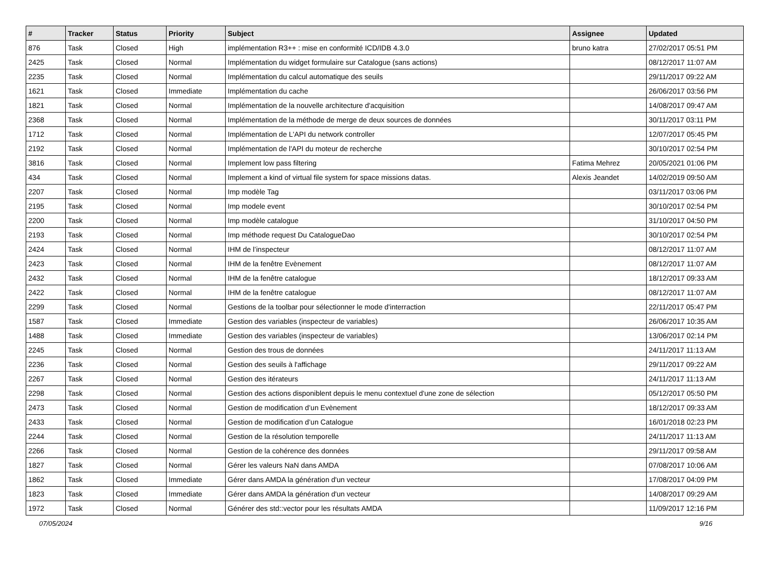| # | Tracker | Status | Priority | Subject | Assignee | Updated |
| --- | --- | --- | --- | --- | --- | --- |
| 876 | Task | Closed | High | implémentation R3++ : mise en conformité ICD/IDB 4.3.0 | bruno katra | 27/02/2017 05:51 PM |
| 2425 | Task | Closed | Normal | Implémentation du widget formulaire sur Catalogue (sans actions) | | 08/12/2017 11:07 AM |
| 2235 | Task | Closed | Normal | Implémentation du calcul automatique des seuils | | 29/11/2017 09:22 AM |
| 1621 | Task | Closed | Immediate | Implémentation du cache | | 26/06/2017 03:56 PM |
| 1821 | Task | Closed | Normal | Implémentation de la nouvelle architecture d'acquisition | | 14/08/2017 09:47 AM |
| 2368 | Task | Closed | Normal | Implémentation de la méthode de merge de deux sources de données | | 30/11/2017 03:11 PM |
| 1712 | Task | Closed | Normal | Implémentation de L'API du network controller | | 12/07/2017 05:45 PM |
| 2192 | Task | Closed | Normal | Implémentation de l'API du moteur de recherche | | 30/10/2017 02:54 PM |
| 3816 | Task | Closed | Normal | Implement low pass filtering | Fatima Mehrez | 20/05/2021 01:06 PM |
| 434 | Task | Closed | Normal | Implement a kind of virtual file system for space missions datas. | Alexis Jeandet | 14/02/2019 09:50 AM |
| 2207 | Task | Closed | Normal | Imp modèle Tag | | 03/11/2017 03:06 PM |
| 2195 | Task | Closed | Normal | Imp modele event | | 30/10/2017 02:54 PM |
| 2200 | Task | Closed | Normal | Imp modèle catalogue | | 31/10/2017 04:50 PM |
| 2193 | Task | Closed | Normal | Imp méthode request Du CatalogueDao | | 30/10/2017 02:54 PM |
| 2424 | Task | Closed | Normal | IHM de l’inspecteur | | 08/12/2017 11:07 AM |
| 2423 | Task | Closed | Normal | IHM de la fenêtre Evènement | | 08/12/2017 11:07 AM |
| 2432 | Task | Closed | Normal | IHM de la fenêtre catalogue | | 18/12/2017 09:33 AM |
| 2422 | Task | Closed | Normal | IHM de la fenêtre catalogue | | 08/12/2017 11:07 AM |
| 2299 | Task | Closed | Normal | Gestions de la toolbar pour sélectionner le mode d'interraction | | 22/11/2017 05:47 PM |
| 1587 | Task | Closed | Immediate | Gestion des variables (inspecteur de variables) | | 26/06/2017 10:35 AM |
| 1488 | Task | Closed | Immediate | Gestion des variables (inspecteur de variables) | | 13/06/2017 02:14 PM |
| 2245 | Task | Closed | Normal | Gestion des trous de données | | 24/11/2017 11:13 AM |
| 2236 | Task | Closed | Normal | Gestion des seuils à l'affichage | | 29/11/2017 09:22 AM |
| 2267 | Task | Closed | Normal | Gestion des itérateurs | | 24/11/2017 11:13 AM |
| 2298 | Task | Closed | Normal | Gestion des actions disponiblent depuis le menu contextuel d'une zone de sélection | | 05/12/2017 05:50 PM |
| 2473 | Task | Closed | Normal | Gestion de modification d’un Evènement | | 18/12/2017 09:33 AM |
| 2433 | Task | Closed | Normal | Gestion de modification d’un Catalogue | | 16/01/2018 02:23 PM |
| 2244 | Task | Closed | Normal | Gestion de la résolution temporelle | | 24/11/2017 11:13 AM |
| 2266 | Task | Closed | Normal | Gestion de la cohérence des données | | 29/11/2017 09:58 AM |
| 1827 | Task | Closed | Normal | Gérer les valeurs NaN dans AMDA | | 07/08/2017 10:06 AM |
| 1862 | Task | Closed | Immediate | Gérer dans AMDA la génération d'un vecteur | | 17/08/2017 04:09 PM |
| 1823 | Task | Closed | Immediate | Gérer dans AMDA la génération d'un vecteur | | 14/08/2017 09:29 AM |
| 1972 | Task | Closed | Normal | Générer des std::vector pour les résultats AMDA | | 11/09/2017 12:16 PM |
07/05/2024 9/16